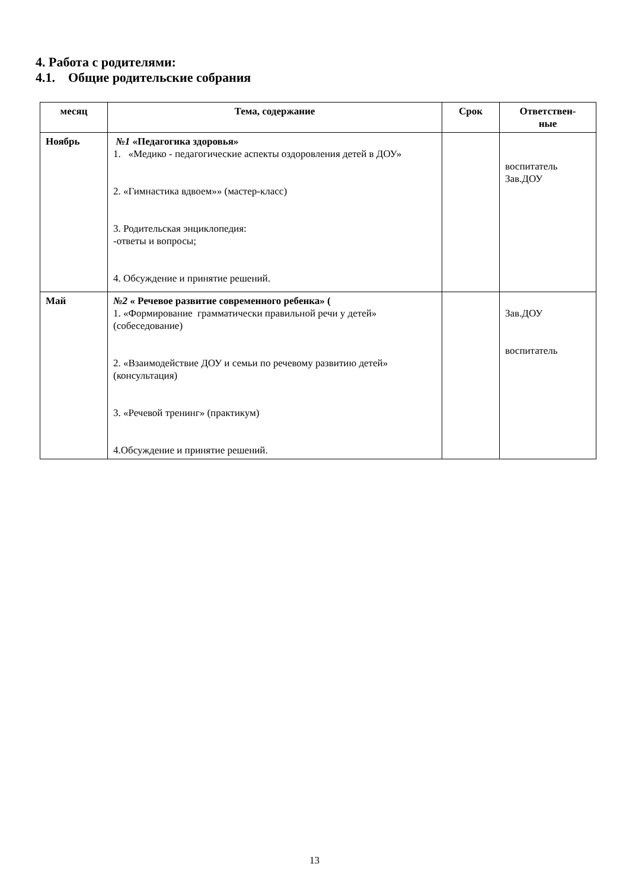4. Работа с родителями:
4.1. Общие родительские собрания
| месяц | Тема, содержание | Срок | Ответствен- ные |
| --- | --- | --- | --- |
| Ноябрь | №1 «Педагогика здоровья» 1. «Медико - педагогические аспекты оздоровления детей в ДОУ» 2. «Гимнастика вдвоем»» (мастер-класс) 3. Родительская энциклопедия: -ответы и вопросы; 4. Обсуждение и принятие решений. | | воспитатель Зав.ДОУ |
| Май | №2 « Речевое развитие современного ребенка» ( 1. «Формирование грамматически правильной речи у детей» (собеседование) 2. «Взаимодействие ДОУ и семьи по речевому развитию детей» (консультация) 3. «Речевой тренинг» (практикум) 4.Обсуждение и принятие решений. | | Зав.ДОУ воспитатель |
13